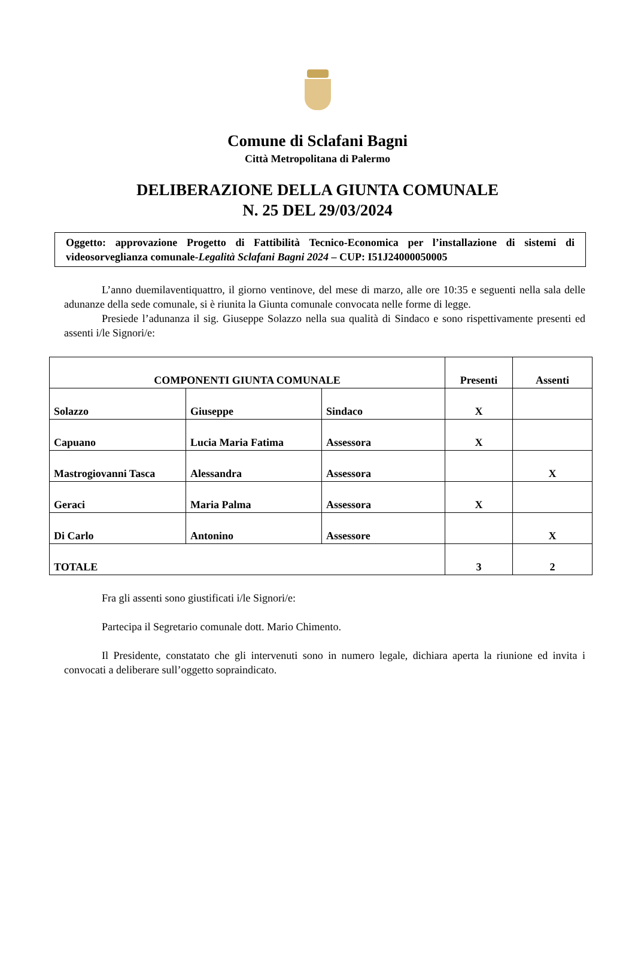Comune di Sclafani Bagni
Città Metropolitana di Palermo
DELIBERAZIONE DELLA GIUNTA COMUNALE
N. 25 DEL 29/03/2024
Oggetto: approvazione Progetto di Fattibilità Tecnico-Economica per l’installazione di sistemi di videosorveglianza comunale-Legalità Sclafani Bagni 2024 – CUP: I51J24000050005
L’anno duemilaventiquattro, il giorno ventinove, del mese di marzo, alle ore 10:35 e seguenti nella sala delle adunanze della sede comunale, si è riunita la Giunta comunale convocata nelle forme di legge.
Presiede l’adunanza il sig. Giuseppe Solazzo nella sua qualità di Sindaco e sono rispettivamente presenti ed assenti i/le Signori/e:
| COMPONENTI GIUNTA COMUNALE | | | Presenti | Assenti |
| Solazzo | Giuseppe | Sindaco | X | |
| Capuano | Lucia Maria Fatima | Assessora | X | |
| Mastrogiovanni Tasca | Alessandra | Assessora | | X |
| Geraci | Maria Palma | Assessora | X | |
| Di Carlo | Antonino | Assessore | | X |
| TOTALE | | | 3 | 2 |
Fra gli assenti sono giustificati i/le Signori/e:
Partecipa il Segretario comunale dott. Mario Chimento.
Il Presidente, constatato che gli intervenuti sono in numero legale, dichiara aperta la riunione ed invita i convocati a deliberare sull’oggetto sopraindicato.